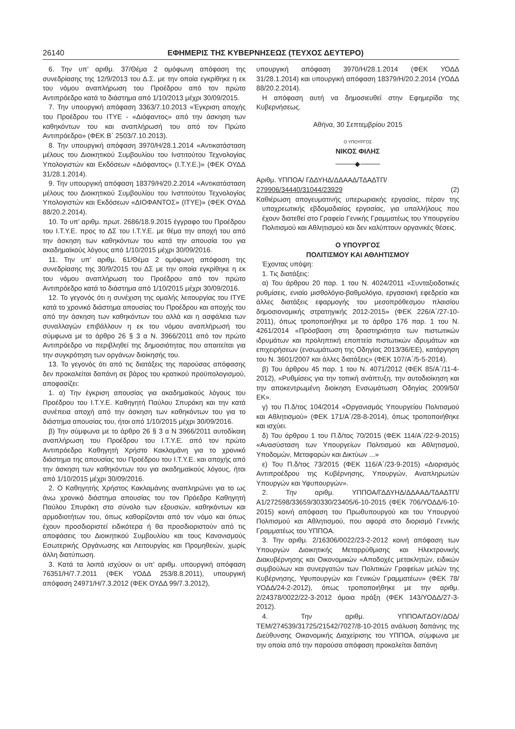26140 ΕΦΗΜΕΡΙΣ ΤΗΣ ΚΥΒΕΡΝΗΣΕΩΣ (ΤΕΥΧΟΣ ΔΕΥΤΕΡΟ)
6. Την υπ’ αριθμ. 37/Θέμα 2 ομόφωνη απόφαση της συνεδρίασης της 12/9/2013 του Δ.Σ. με την οποία εγκρίθηκε η εκ του νόμου αναπλήρωση του Προέδρου από τον πρώτο Αντιπρόεδρο κατά το διάστημα από 1/10/2013 μέχρι 30/09/2015.
7. Την υπουργική απόφαση 3363/7.10.2013 «Έγκριση αποχής του Προέδρου του ΙΤΥΕ - «Διόφαντος» από την άσκηση των καθηκόντων του και αναπλήρωσή του από τον Πρώτο Αντιπρόεδρο» (ΦΕΚ Β΄ 2503/7.10.2013).
8. Την υπουργική απόφαση 3970/Η/28.1.2014 «Αντικατάσταση μέλους του Διοικητικού Συμβουλίου του Ινστιτούτου Τεχνολογίας Υπολογιστών και Εκδόσεων «Διόφαντος» (Ι.Τ.Υ.Ε.)» (ΦΕΚ ΟΥΔΔ 31/28.1.2014).
9. Την υπουργική απόφαση 18379/Η/20.2.2014 «Αντικατάσταση μέλους του Διοικητικού Συμβουλίου του Ινστιτούτου Τεχνολογίας Υπολογιστών και Εκδόσεων «ΔΙΟΦΑΝΤΟΣ» (ΙΤΥΕ)» (ΦΕΚ ΟΥΔΔ 88/20.2.2014).
10. Το υπ’ αριθμ. πρωτ. 2686/18.9.2015 έγγραφο του Προέδρου του Ι.Τ.Υ.Ε. προς το ΔΣ του Ι.Τ.Υ.Ε. με θέμα την αποχή του από την άσκηση των καθηκόντων του κατά την απουσία του για ακαδημαϊκούς λόγους από 1/10/2015 μέχρι 30/09/2016.
11. Την υπ’ αριθμ. 61/Θέμα 2 ομόφωνη απόφαση της συνεδρίασης της 30/9/2015 του ΔΣ με την οποία εγκρίθηκε η εκ του νόμου αναπλήρωση του Προέδρου από τον πρώτο Αντιπρόεδρο κατά το διάστημα από 1/10/2015 μέχρι 30/09/2016.
12. Το γεγονός ότι η συνέχιση της ομαλής λειτουργίας του ΙΤΥΕ κατά το χρονικό διάστημα απουσίας του Προέδρου και αποχής του από την άσκηση των καθηκόντων του αλλά και η ασφάλεια των συναλλαγών επιβάλλουν η εκ του νόμου αναπλήρωσή του σύμφωνα με το άρθρο 26 § 3 α Ν. 3966/2011 από τον πρώτο Αντιπρόεδρο να περιβληθεί της δημοσιότητας που απαιτείται για την συγκρότηση των οργάνων διοίκησής του.
13. Το γεγονός ότι από τις διατάξεις της παρούσας απόφασης δεν προκαλείται δαπάνη σε βάρος του κρατικού προϋπολογισμού, αποφασίζει:
1. α) Την έγκριση απουσίας για ακαδημαϊκούς λόγους του Προέδρου του Ι.Τ.Υ.Ε. Καθηγητή Παύλου Σπυράκη και την κατά συνέπεια αποχή από την άσκηση των καθηκόντων του για το διάστημα απουσίας του, ήτοι από 1/10/2015 μέχρι 30/09/2016.
β) Την σύμφωνα με το άρθρο 26 § 3 α Ν 3966/2011 αυτοδίκαιη αναπλήρωση του Προέδρου του Ι.Τ.Υ.Ε. από τον πρώτο Αντιπρόεδρο Καθηγητή Χρήστο Κακλαμάνη για το χρονικό διάστημα της απουσίας του Προέδρου του Ι.Τ.Υ.Ε. και αποχής από την άσκηση των καθηκόντων του για ακαδημαϊκούς λόγους, ήτοι από 1/10/2015 μέχρι 30/09/2016.
2. Ο Καθηγητής Χρήστος Κακλαμάνης αναπληρώνει για το ως άνω χρονικό διάστημα απουσίας του τον Πρόεδρο Καθηγητή Παύλου Σπυράκη στο σύνολο των εξουσιών, καθηκόντων και αρμοδιοτήτων του, όπως καθορίζονται από τον νόμο και όπως έχουν προσδιοριστεί ειδικότερα ή θα προσδιοριστούν από τις αποφάσεις του Διοικητικού Συμβουλίου και τους Κανονισμούς Εσωτερικής Οργάνωσης και Λειτουργίας και Προμηθειών, χωρίς άλλη διατύπωση.
3. Κατά τα λοιπά ισχύουν οι υπ’ αριθμ. υπουργική απόφαση 76351/Η/7.7.2011 (ΦΕΚ ΥΟΔΔ 253/8.8.2011), υπουργική απόφαση 24971/Η/7.3.2012 (ΦΕΚ ΟΥΔΔ 99/7.3.2012),
υπουργική απόφαση 3970/Η/28.1.2014 (ΦΕΚ ΥΟΔΔ 31/28.1.2014) και υπουργική απόφαση 18379/Η/20.2.2014 (ΥΟΔΔ 88/20.2.2014).
Η απόφαση αυτή να δημοσιευθεί στην Εφημερίδα της Κυβερνήσεως.
Αθήνα, 30 Σεπτεμβρίου 2015
Ο ΥΠΟΥΡΓΟΣ
ΝΙΚΟΣ ΦΙΛΗΣ
────◆────
Αριθμ. ΥΠΠΟΑ/ ΓΔΔΥΗΔ/ΔΔΑΑΔ/ΤΔΑΔΤΠ/
279906/34440/31044/23929 (2)
Καθιέρωση απογευματινής υπερωριακής εργασίας, πέραν της υποχρεωτικής εβδομαδιαίας εργασίας, για υπαλλήλους που έχουν διατεθεί στο Γραφείο Γενικής Γραμματέως του Υπουργείου Πολιτισμού και Αθλητισμού και δεν καλύπτουν οργανικές θέσεις.
Ο ΥΠΟΥΡΓΟΣ
ΠΟΛΙΤΙΣΜΟΥ ΚΑΙ ΑΘΛΗΤΙΣΜΟΥ
Έχοντας υπόψη:
1. Τις διατάξεις:
α) Του άρθρου 20 παρ. 1 του Ν. 4024/2011 «Συνταξιοδοτικές ρυθμίσεις, ενιαίο μισθολόγιο-βαθμολόγιο, εργασιακή εφεδρεία και άλλες διατάξεις εφαρμογής του μεσοπρόθεσμου πλαισίου δημοσιονομικής στρατηγικής 2012-2015» (ΦΕΚ 226/Α΄/27-10-2011), όπως τροποποιήθηκε με το άρθρο 176 παρ. 1 του Ν. 4261/2014 «Πρόσβαση στη δραστηριότητα των πιστωτικών ιδρυμάτων και προληπτική εποπτεία πιστωτικών ιδρυμάτων και επιχειρήσεων (ενσωμάτωση της Οδηγίας 2013/36/ΕΕ), κατάργηση του Ν. 3601/2007 και άλλες διατάξεις» (ΦΕΚ 107/Α΄/5-5-2014).
β) Του άρθρου 45 παρ. 1 του Ν. 4071/2012 (ΦΕΚ 85/Α΄/11-4-2012), «Ρυθμίσεις για την τοπική ανάπτυξη, την αυτοδιοίκηση και την αποκεντρωμένη διοίκηση Ενσωμάτωση Οδηγίας 2009/50/ΕΚ».
γ) του Π.δ/τος 104/2014 «Οργανισμός Υπουργείου Πολιτισμού και Αθλητισμού» (ΦΕΚ 171/Α΄/28-8-2014), όπως τροποποιήθηκε και ισχύει.
δ) Του άρθρου 1 του Π.δ/τος 70/2015 (ΦΕΚ 114/Α΄/22-9-2015) «Ανασύσταση των Υπουργείων Πολιτισμού και Αθλητισμού, Υποδομών, Μεταφορών και Δικτύων ...»
ε) Του Π.δ/τος 73/2015 (ΦΕΚ 116/Α΄/23-9-2015) «Διορισμός Αντιπροέδρου της Κυβέρνησης, Υπουργών, Αναπληρωτών Υπουργών και Υφυπουργών».
2. Την αριθμ. ΥΠΠΟΑ/ΓΔΔΥΗΔ/ΔΔΑΑΔ/ΤΔΑΔΤΠ/Α1/272598/33659/30330/23405/6-10-2015 (ΦΕΚ 706/ΥΟΔΔ/6-10-2015) κοινή απόφαση του Πρωθυπουργού και του Υπουργού Πολιτισμού και Αθλητισμού, που αφορά στο διορισμό Γενικής Γραμματέως του ΥΠΠΟΑ.
3. Την αριθμ. 2/16306/0022/23-2-2012 κοινή απόφαση των Υπουργών Διοικητικής Μεταρρύθμισης και Ηλεκτρονικής Διακυβέρνησης και Οικονομικών «Αποδοχές μετακλητών, ειδικών συμβούλων και συνεργατών των Πολιτικών Γραφείων μελών της Κυβέρνησης, Υφυπουργών και Γενικών Γραμματέων» (ΦΕΚ 78/ΥΟΔΔ/24-2-2012), όπως τροποποιήθηκε με την αριθμ. 2/24378/0022/22-3-2012 όμοια πράξη (ΦΕΚ 143/ΥΟΔΔ/27-3-2012).
4. Την αριθμ. ΥΠΠΟΑ/ΓΔΟΥ/ΔΟΔ/ΤΕΜ/274539/31725/21542/7027/8-10-2015 ανάλυση δαπάνης της Διεύθυνσης Οικονομικής Διαχείρισης του ΥΠΠΟΑ, σύμφωνα με την οποία από την παρούσα απόφαση προκαλείται δαπάνη